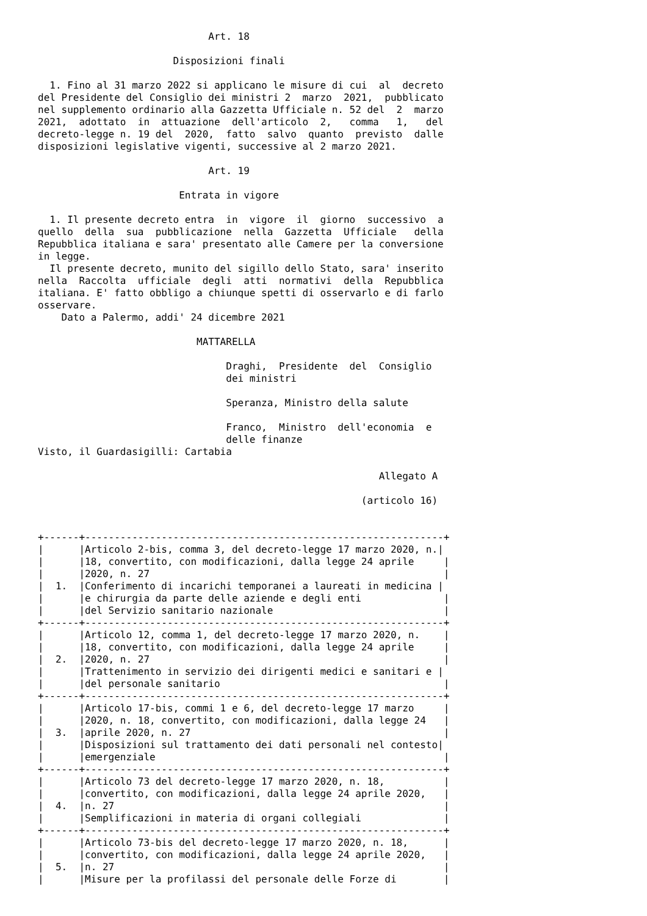Art. 18

                       Disposizioni finali

  1. Fino al 31 marzo 2022 si applicano le misure di cui  al  decreto
del Presidente del Consiglio dei ministri 2  marzo  2021,  pubblicato
nel supplemento ordinario alla Gazzetta Ufficiale n. 52 del  2  marzo
2021,  adottato  in  attuazione  dell'articolo  2,   comma   1,   del
decreto-legge n. 19 del  2020,  fatto  salvo  quanto  previsto  dalle
disposizioni legislative vigenti, successive al 2 marzo 2021.

                             Art. 19

                        Entrata in vigore

  1. Il presente decreto entra  in  vigore  il  giorno  successivo  a
quello  della  sua  pubblicazione  nella  Gazzetta  Ufficiale   della
Repubblica italiana e sara' presentato alle Camere per la conversione
in legge.
  Il presente decreto, munito del sigillo dello Stato, sara' inserito
nella  Raccolta  ufficiale  degli  atti  normativi  della  Repubblica
italiana. E' fatto obbligo a chiunque spetti di osservarlo e di farlo
osservare.
    Dato a Palermo, addi' 24 dicembre 2021

                           MATTARELLA

                                Draghi,  Presidente  del  Consiglio
                                dei ministri

                                Speranza, Ministro della salute

                                Franco,  Ministro  dell'economia  e
                                delle finanze
Visto, il Guardasigilli: Cartabia

                                                          Allegato A

                                                       (articolo 16)


+------+-------------------------------------------------------------+
|      |Articolo 2-bis, comma 3, del decreto-legge 17 marzo 2020, n.|
|      |18, convertito, con modificazioni, dalla legge 24 aprile     |
|      |2020, n. 27                                                  |
|  1.  |Conferimento di incarichi temporanei a laureati in medicina |
|      |e chirurgia da parte delle aziende e degli enti              |
|      |del Servizio sanitario nazionale                             |
+------+-------------------------------------------------------------+
|      |Articolo 12, comma 1, del decreto-legge 17 marzo 2020, n.    |
|      |18, convertito, con modificazioni, dalla legge 24 aprile     |
|  2.  |2020, n. 27                                                  |
|      |Trattenimento in servizio dei dirigenti medici e sanitari e |
|      |del personale sanitario                                      |
+------+-------------------------------------------------------------+
|      |Articolo 17-bis, commi 1 e 6, del decreto-legge 17 marzo     |
|      |2020, n. 18, convertito, con modificazioni, dalla legge 24   |
|  3.  |aprile 2020, n. 27                                           |
|      |Disposizioni sul trattamento dei dati personali nel contesto|
|      |emergenziale                                                 |
+------+-------------------------------------------------------------+
|      |Articolo 73 del decreto-legge 17 marzo 2020, n. 18,          |
|      |convertito, con modificazioni, dalla legge 24 aprile 2020,   |
|  4.  |n. 27                                                        |
|      |Semplificazioni in materia di organi collegiali              |
+------+-------------------------------------------------------------+
|      |Articolo 73-bis del decreto-legge 17 marzo 2020, n. 18,      |
|      |convertito, con modificazioni, dalla legge 24 aprile 2020,   |
|  5.  |n. 27                                                        |
|      |Misure per la profilassi del personale delle Forze di        |